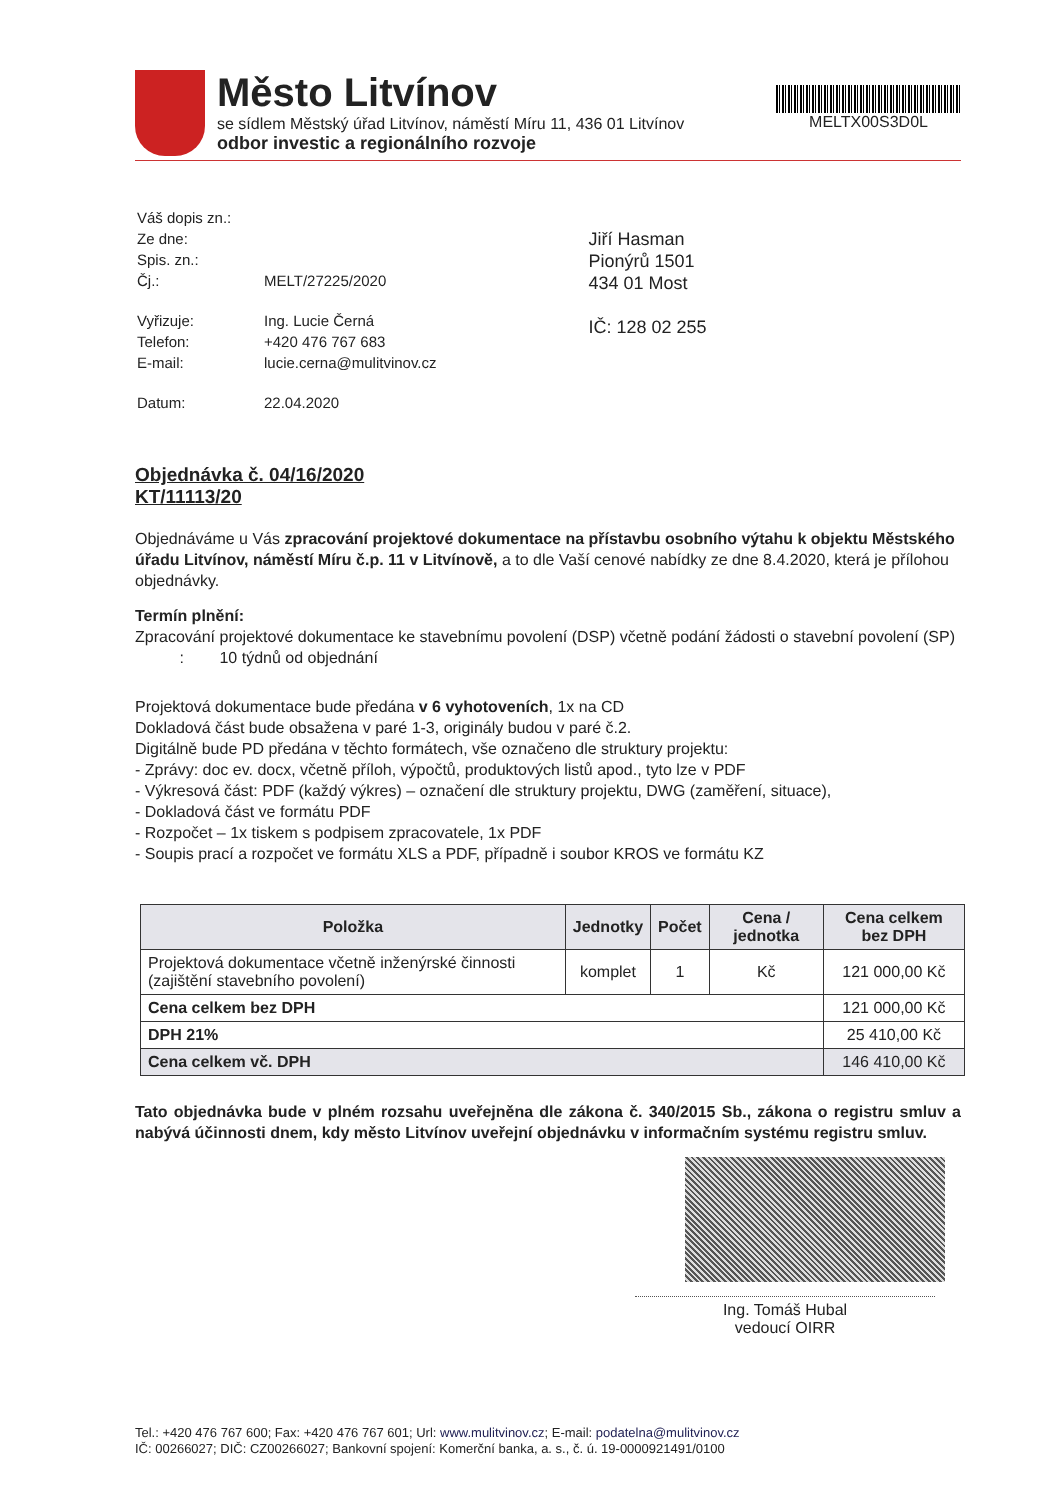Město Litvínov
se sídlem Městský úřad Litvínov, náměstí Míru 11, 436 01 Litvínov
odbor investic a regionálního rozvoje
MELTX00S3D0L
| Váš dopis zn.: | |
| Ze dne: | |
| Spis. zn.: | |
| Čj.: | MELT/27225/2020 |
| Vyřizuje: | Ing. Lucie Černá |
| Telefon: | +420 476 767 683 |
| E-mail: | lucie.cerna@mulitvinov.cz |
| Datum: | 22.04.2020 |
Jiří Hasman
Pionýrů 1501
434 01 Most
IČ: 128 02 255
Objednávka č. 04/16/2020
KT/11113/20
Objednáváme u Vás zpracování projektové dokumentace na přístavbu osobního výtahu k objektu Městského úřadu Litvínov, náměstí Míru č.p. 11 v Litvínově, a to dle Vaší cenové nabídky ze dne 8.4.2020, která je přílohou objednávky.
Termín plnění:
Zpracování projektové dokumentace ke stavebnímu povolení (DSP) včetně podání žádosti o stavební povolení (SP) : 10 týdnů od objednání
Projektová dokumentace bude předána v 6 vyhotoveních, 1x na CD
Dokladová část bude obsažena v paré 1-3, originály budou v paré č.2.
Digitálně bude PD předána v těchto formátech, vše označeno dle struktury projektu:
- Zprávy: doc ev. docx, včetně příloh, výpočtů, produktových listů apod., tyto lze v PDF
- Výkresová část: PDF (každý výkres) – označení dle struktury projektu, DWG (zaměření, situace),
- Dokladová část ve formátu PDF
- Rozpočet – 1x tiskem s podpisem zpracovatele, 1x PDF
- Soupis prací a rozpočet ve formátu XLS a PDF, případně i soubor KROS ve formátu KZ
| Položka | Jednotky | Počet | Cena / jednotka | Cena celkem bez DPH |
| --- | --- | --- | --- | --- |
| Projektová dokumentace včetně inženýrské činnosti (zajištění stavebního povolení) | komplet | 1 | Kč | 121 000,00 Kč |
| Cena celkem bez DPH | | | | 121 000,00 Kč |
| DPH 21% | | | | 25 410,00 Kč |
| Cena celkem vč. DPH | | | | 146 410,00 Kč |
Tato objednávka bude v plném rozsahu uveřejněna dle zákona č. 340/2015 Sb., zákona o registru smluv a nabývá účinnosti dnem, kdy město Litvínov uveřejní objednávku v informačním systému registru smluv.
Ing. Tomáš Hubal
vedoucí OIRR
Tel.: +420 476 767 600; Fax: +420 476 767 601; Url: www.mulitvinov.cz; E-mail: podatelna@mulitvinov.cz
IČ: 00266027; DIČ: CZ00266027; Bankovní spojení: Komerční banka, a. s., č. ú. 19-0000921491/0100